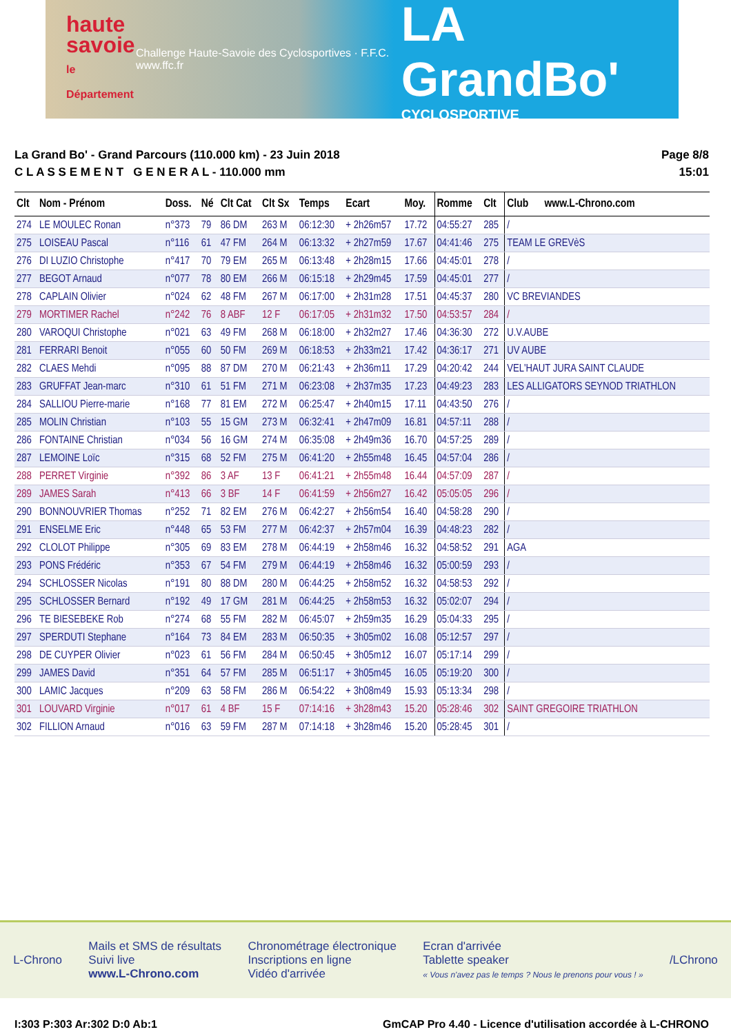haute
savoie
le Département
Challenge Haute-Savoie des Cyclosportives · F.F.C. www.ffc.fr
LA GrandBo'
CYCLOSPORTIVE
La Grand Bo' - Grand Parcours (110.000 km) - 23 Juin 2018
C L A S S E M E N T G E N E R A L - 110.000 mm
Page 8/8
15:01
| Clt | Nom - Prénom | Doss. | Né | Clt Cat | Clt Sx | Temps | Ecart | Moy. | Romme | Clt | Club www.L-Chrono.com |
| --- | --- | --- | --- | --- | --- | --- | --- | --- | --- | --- | --- |
| 274 | LE MOULEC Ronan | n°373 | 79 | 86 DM | 263 M | 06:12:30 | + 2h26m57 | 17.72 | 04:55:27 | 285 | / |
| 275 | LOISEAU Pascal | n°116 | 61 | 47 FM | 264 M | 06:13:32 | + 2h27m59 | 17.67 | 04:41:46 | 275 | TEAM LE GREVèS |
| 276 | DI LUZIO Christophe | n°417 | 70 | 79 EM | 265 M | 06:13:48 | + 2h28m15 | 17.66 | 04:45:01 | 278 | / |
| 277 | BEGOT Arnaud | n°077 | 78 | 80 EM | 266 M | 06:15:18 | + 2h29m45 | 17.59 | 04:45:01 | 277 | / |
| 278 | CAPLAIN Olivier | n°024 | 62 | 48 FM | 267 M | 06:17:00 | + 2h31m28 | 17.51 | 04:45:37 | 280 | VC BREVIANDES |
| 279 | MORTIMER Rachel | n°242 | 76 | 8 ABF | 12 F | 06:17:05 | + 2h31m32 | 17.50 | 04:53:57 | 284 | / |
| 280 | VAROQUI Christophe | n°021 | 63 | 49 FM | 268 M | 06:18:00 | + 2h32m27 | 17.46 | 04:36:30 | 272 | U.V.AUBE |
| 281 | FERRARI Benoit | n°055 | 60 | 50 FM | 269 M | 06:18:53 | + 2h33m21 | 17.42 | 04:36:17 | 271 | UV AUBE |
| 282 | CLAES Mehdi | n°095 | 88 | 87 DM | 270 M | 06:21:43 | + 2h36m11 | 17.29 | 04:20:42 | 244 | VEL'HAUT JURA SAINT CLAUDE |
| 283 | GRUFFAT Jean-marc | n°310 | 61 | 51 FM | 271 M | 06:23:08 | + 2h37m35 | 17.23 | 04:49:23 | 283 | LES ALLIGATORS SEYNOD TRIATHLON |
| 284 | SALLIOU Pierre-marie | n°168 | 77 | 81 EM | 272 M | 06:25:47 | + 2h40m15 | 17.11 | 04:43:50 | 276 | / |
| 285 | MOLIN Christian | n°103 | 55 | 15 GM | 273 M | 06:32:41 | + 2h47m09 | 16.81 | 04:57:11 | 288 | / |
| 286 | FONTAINE Christian | n°034 | 56 | 16 GM | 274 M | 06:35:08 | + 2h49m36 | 16.70 | 04:57:25 | 289 | / |
| 287 | LEMOINE Loïc | n°315 | 68 | 52 FM | 275 M | 06:41:20 | + 2h55m48 | 16.45 | 04:57:04 | 286 | / |
| 288 | PERRET Virginie | n°392 | 86 | 3 AF | 13 F | 06:41:21 | + 2h55m48 | 16.44 | 04:57:09 | 287 | / |
| 289 | JAMES Sarah | n°413 | 66 | 3 BF | 14 F | 06:41:59 | + 2h56m27 | 16.42 | 05:05:05 | 296 | / |
| 290 | BONNOUVRIER Thomas | n°252 | 71 | 82 EM | 276 M | 06:42:27 | + 2h56m54 | 16.40 | 04:58:28 | 290 | / |
| 291 | ENSELME Eric | n°448 | 65 | 53 FM | 277 M | 06:42:37 | + 2h57m04 | 16.39 | 04:48:23 | 282 | / |
| 292 | CLOLOT Philippe | n°305 | 69 | 83 EM | 278 M | 06:44:19 | + 2h58m46 | 16.32 | 04:58:52 | 291 | AGA |
| 293 | PONS Frédéric | n°353 | 67 | 54 FM | 279 M | 06:44:19 | + 2h58m46 | 16.32 | 05:00:59 | 293 | / |
| 294 | SCHLOSSER Nicolas | n°191 | 80 | 88 DM | 280 M | 06:44:25 | + 2h58m52 | 16.32 | 04:58:53 | 292 | / |
| 295 | SCHLOSSER Bernard | n°192 | 49 | 17 GM | 281 M | 06:44:25 | + 2h58m53 | 16.32 | 05:02:07 | 294 | / |
| 296 | TE BIESEBEKE Rob | n°274 | 68 | 55 FM | 282 M | 06:45:07 | + 2h59m35 | 16.29 | 05:04:33 | 295 | / |
| 297 | SPERDUTI Stephane | n°164 | 73 | 84 EM | 283 M | 06:50:35 | + 3h05m02 | 16.08 | 05:12:57 | 297 | / |
| 298 | DE CUYPER Olivier | n°023 | 61 | 56 FM | 284 M | 06:50:45 | + 3h05m12 | 16.07 | 05:17:14 | 299 | / |
| 299 | JAMES David | n°351 | 64 | 57 FM | 285 M | 06:51:17 | + 3h05m45 | 16.05 | 05:19:20 | 300 | / |
| 300 | LAMIC Jacques | n°209 | 63 | 58 FM | 286 M | 06:54:22 | + 3h08m49 | 15.93 | 05:13:34 | 298 | / |
| 301 | LOUVARD Virginie | n°017 | 61 | 4 BF | 15 F | 07:14:16 | + 3h28m43 | 15.20 | 05:28:46 | 302 | SAINT GREGOIRE TRIATHLON |
| 302 | FILLION Arnaud | n°016 | 63 | 59 FM | 287 M | 07:14:18 | + 3h28m46 | 15.20 | 05:28:45 | 301 | / |
L-Chrono
Mails et SMS de résultats
Suivi live
www.L-Chrono.com
Chronométrage électronique
Inscriptions en ligne
Vidéo d'arrivée
Ecran d'arrivée
Tablette speaker
« Vous n'avez pas le temps ? Nous le prenons pour vous ! »
/LChrono
I:303 P:303 Ar:302 D:0 Ab:1 GmCAP Pro 4.40 - Licence d'utilisation accordée à L-CHRONO